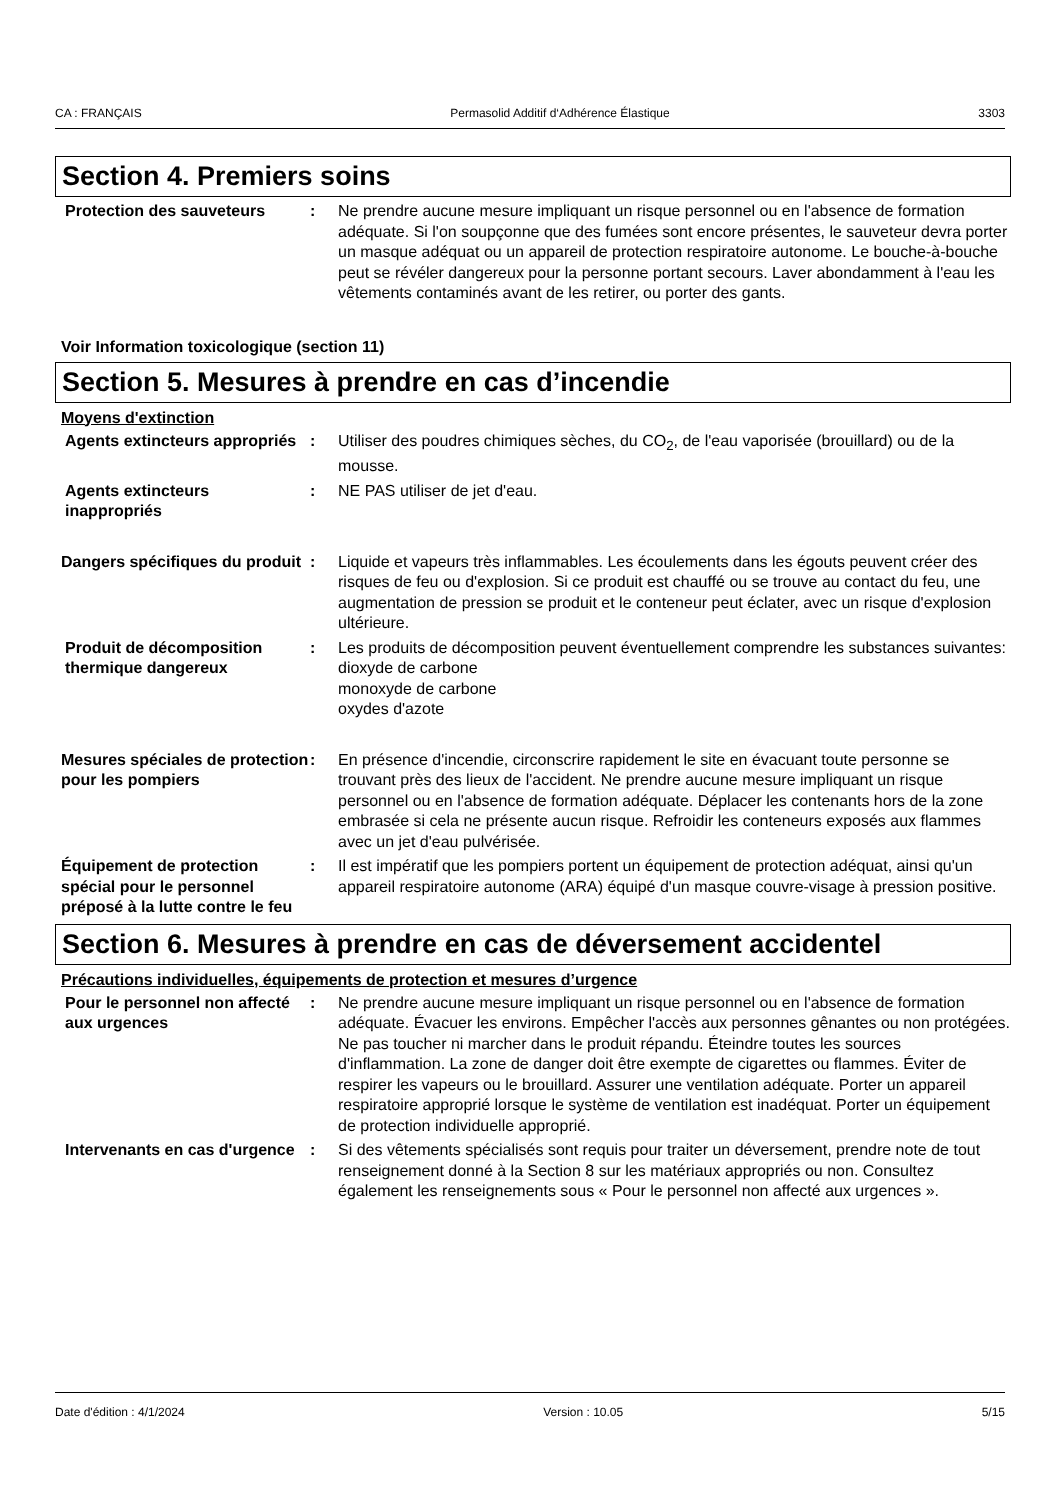CA : FRANÇAIS Permasolid Additif d‘Adhérence Élastique 3303
Section 4. Premiers soins
Protection des sauveteurs : Ne prendre aucune mesure impliquant un risque personnel ou en l'absence de formation adéquate. Si l'on soupçonne que des fumées sont encore présentes, le sauveteur devra porter un masque adéquat ou un appareil de protection respiratoire autonome. Le bouche-à-bouche peut se révéler dangereux pour la personne portant secours. Laver abondamment à l'eau les vêtements contaminés avant de les retirer, ou porter des gants.
Voir Information toxicologique (section 11)
Section 5. Mesures à prendre en cas d’incendie
Moyens d'extinction
Agents extincteurs appropriés
: Utiliser des poudres chimiques sèches, du CO<sub>2</sub>, de l'eau vaporisée (brouillard) ou de la mousse.
Agents extincteurs inappropriés
: NE PAS utiliser de jet d'eau.
Dangers spécifiques du produit
: Liquide et vapeurs très inflammables. Les écoulements dans les égouts peuvent créer des risques de feu ou d'explosion. Si ce produit est chauffé ou se trouve au contact du feu, une augmentation de pression se produit et le conteneur peut éclater, avec un risque d'explosion ultérieure.
Produit de décomposition thermique dangereux
: Les produits de décomposition peuvent éventuellement comprendre les substances suivantes:
dioxyde de carbone
monoxyde de carbone
oxydes d'azote
Mesures spéciales de protection pour les pompiers
: En présence d'incendie, circonscrire rapidement le site en évacuant toute personne se trouvant près des lieux de l'accident. Ne prendre aucune mesure impliquant un risque personnel ou en l'absence de formation adéquate. Déplacer les contenants hors de la zone embrasée si cela ne présente aucun risque. Refroidir les conteneurs exposés aux flammes avec un jet d'eau pulvérisée.
Équipement de protection spécial pour le personnel préposé à la lutte contre le feu
: Il est impératif que les pompiers portent un équipement de protection adéquat, ainsi qu'un appareil respiratoire autonome (ARA) équipé d'un masque couvre-visage à pression positive.
Section 6. Mesures à prendre en cas de déversement accidentel
Précautions individuelles, équipements de protection et mesures d’urgence
Pour le personnel non affecté aux urgences
: Ne prendre aucune mesure impliquant un risque personnel ou en l'absence de formation adéquate. Évacuer les environs. Empêcher l'accès aux personnes gênantes ou non protégées. Ne pas toucher ni marcher dans le produit répandu. Éteindre toutes les sources d'inflammation. La zone de danger doit être exempte de cigarettes ou flammes. Éviter de respirer les vapeurs ou le brouillard. Assurer une ventilation adéquate. Porter un appareil respiratoire approprié lorsque le système de ventilation est inadéquat. Porter un équipement de protection individuelle approprié.
Intervenants en cas d'urgence
: Si des vêtements spécialisés sont requis pour traiter un déversement, prendre note de tout renseignement donné à la Section 8 sur les matériaux appropriés ou non. Consultez également les renseignements sous « Pour le personnel non affecté aux urgences ».
Date d'édition : 4/1/2024 Version : 10.05 5/15